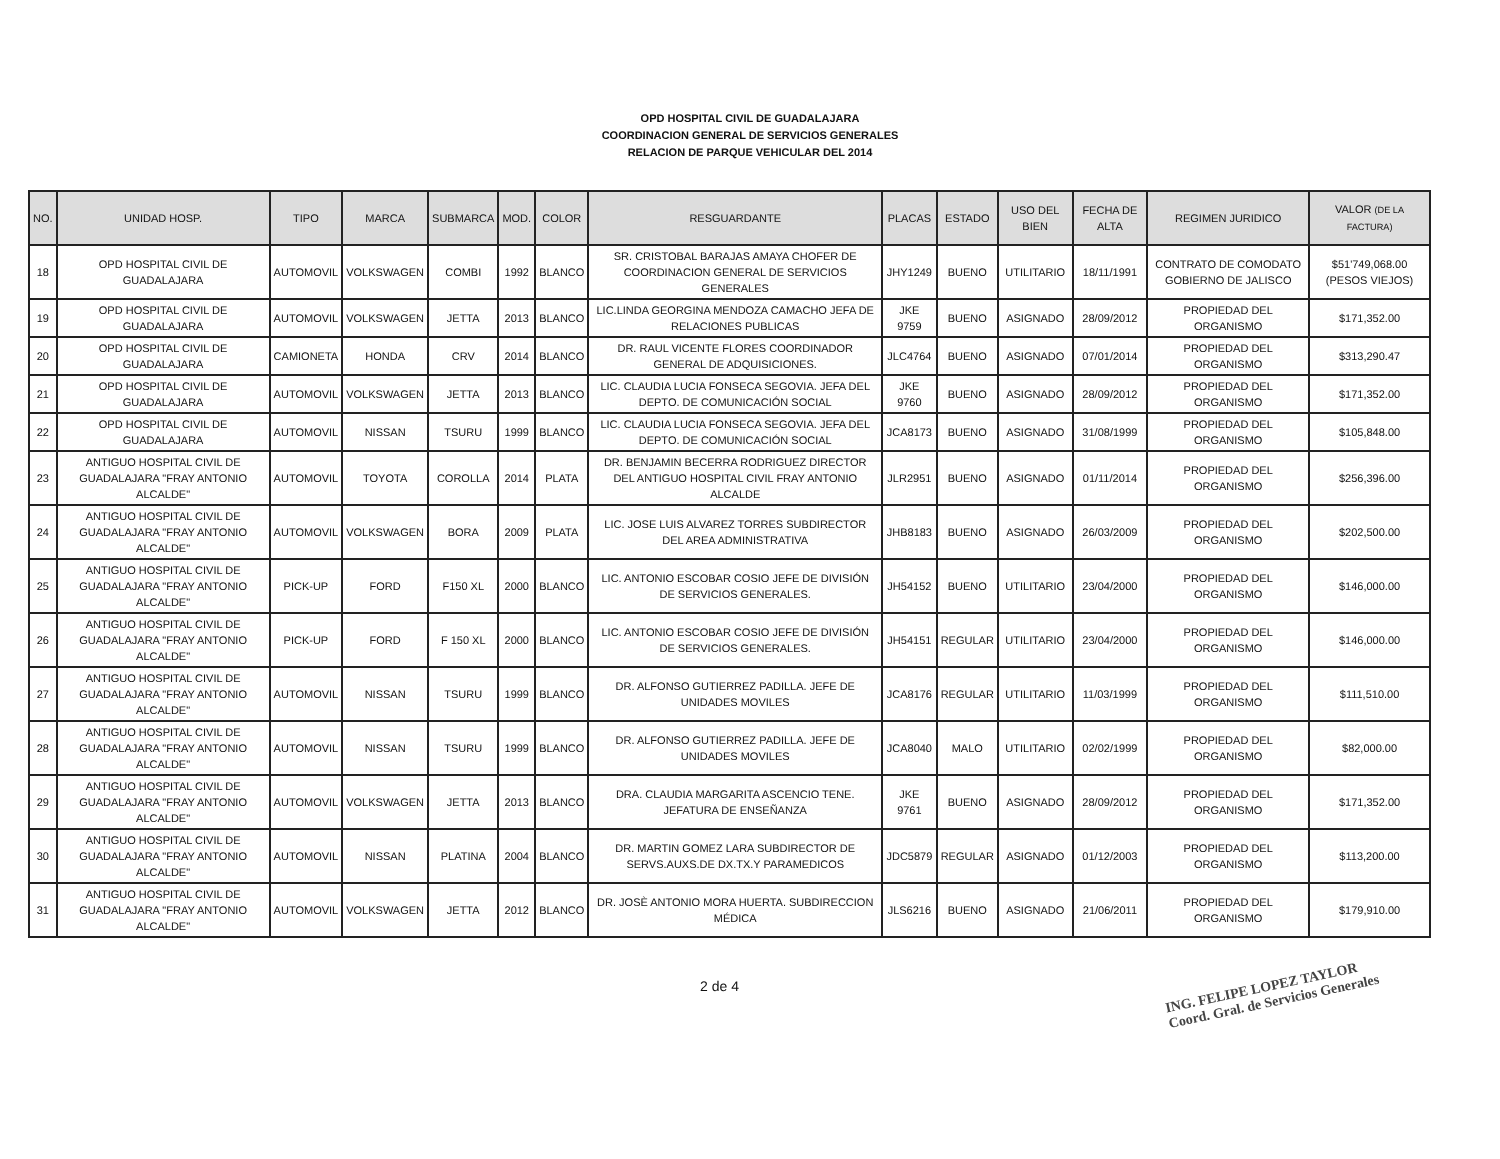OPD HOSPITAL CIVIL DE GUADALAJARA
COORDINACION GENERAL DE SERVICIOS GENERALES
RELACION DE PARQUE VEHICULAR DEL 2014
| NO. | UNIDAD HOSP. | TIPO | MARCA | SUBMARCA | MOD. | COLOR | RESGUARDANTE | PLACAS | ESTADO | USO DEL BIEN | FECHA DE ALTA | REGIMEN JURIDICO | VALOR (DE LA FACTURA) |
| --- | --- | --- | --- | --- | --- | --- | --- | --- | --- | --- | --- | --- | --- |
| 18 | OPD HOSPITAL CIVIL DE GUADALAJARA | AUTOMOVIL | VOLKSWAGEN | COMBI | 1992 | BLANCO | SR. CRISTOBAL BARAJAS AMAYA CHOFER DE COORDINACION GENERAL DE SERVICIOS GENERALES | JHY1249 | BUENO | UTILITARIO | 18/11/1991 | CONTRATO DE COMODATO GOBIERNO DE JALISCO | $51'749,068.00 (PESOS VIEJOS) |
| 19 | OPD HOSPITAL CIVIL DE GUADALAJARA | AUTOMOVIL | VOLKSWAGEN | JETTA | 2013 | BLANCO | LIC.LINDA GEORGINA MENDOZA CAMACHO JEFA DE RELACIONES PUBLICAS | JKE 9759 | BUENO | ASIGNADO | 28/09/2012 | PROPIEDAD DEL ORGANISMO | $171,352.00 |
| 20 | OPD HOSPITAL CIVIL DE GUADALAJARA | CAMIONETA | HONDA | CRV | 2014 | BLANCO | DR. RAUL VICENTE FLORES COORDINADOR GENERAL DE ADQUISICIONES. | JLC4764 | BUENO | ASIGNADO | 07/01/2014 | PROPIEDAD DEL ORGANISMO | $313,290.47 |
| 21 | OPD HOSPITAL CIVIL DE GUADALAJARA | AUTOMOVIL | VOLKSWAGEN | JETTA | 2013 | BLANCO | LIC. CLAUDIA LUCIA FONSECA SEGOVIA. JEFA DEL DEPTO. DE COMUNICACIÓN SOCIAL | JKE 9760 | BUENO | ASIGNADO | 28/09/2012 | PROPIEDAD DEL ORGANISMO | $171,352.00 |
| 22 | OPD HOSPITAL CIVIL DE GUADALAJARA | AUTOMOVIL | NISSAN | TSURU | 1999 | BLANCO | LIC. CLAUDIA LUCIA FONSECA SEGOVIA. JEFA DEL DEPTO. DE COMUNICACIÓN SOCIAL | JCA8173 | BUENO | ASIGNADO | 31/08/1999 | PROPIEDAD DEL ORGANISMO | $105,848.00 |
| 23 | ANTIGUO HOSPITAL CIVIL DE GUADALAJARA "FRAY ANTONIO ALCALDE" | AUTOMOVIL | TOYOTA | COROLLA | 2014 | PLATA | DR. BENJAMIN BECERRA RODRIGUEZ DIRECTOR DEL ANTIGUO HOSPITAL CIVIL FRAY ANTONIO ALCALDE | JLR2951 | BUENO | ASIGNADO | 01/11/2014 | PROPIEDAD DEL ORGANISMO | $256,396.00 |
| 24 | ANTIGUO HOSPITAL CIVIL DE GUADALAJARA "FRAY ANTONIO ALCALDE" | AUTOMOVIL | VOLKSWAGEN | BORA | 2009 | PLATA | LIC. JOSE LUIS ALVAREZ TORRES SUBDIRECTOR DEL AREA ADMINISTRATIVA | JHB8183 | BUENO | ASIGNADO | 26/03/2009 | PROPIEDAD DEL ORGANISMO | $202,500.00 |
| 25 | ANTIGUO HOSPITAL CIVIL DE GUADALAJARA "FRAY ANTONIO ALCALDE" | PICK-UP | FORD | F150 XL | 2000 | BLANCO | LIC. ANTONIO ESCOBAR COSIO JEFE DE DIVISIÓN DE SERVICIOS GENERALES. | JH54152 | BUENO | UTILITARIO | 23/04/2000 | PROPIEDAD DEL ORGANISMO | $146,000.00 |
| 26 | ANTIGUO HOSPITAL CIVIL DE GUADALAJARA "FRAY ANTONIO ALCALDE" | PICK-UP | FORD | F 150 XL | 2000 | BLANCO | LIC. ANTONIO ESCOBAR COSIO JEFE DE DIVISIÓN DE SERVICIOS GENERALES. | JH54151 | REGULAR | UTILITARIO | 23/04/2000 | PROPIEDAD DEL ORGANISMO | $146,000.00 |
| 27 | ANTIGUO HOSPITAL CIVIL DE GUADALAJARA "FRAY ANTONIO ALCALDE" | AUTOMOVIL | NISSAN | TSURU | 1999 | BLANCO | DR. ALFONSO GUTIERREZ PADILLA. JEFE DE UNIDADES MOVILES | JCA8176 | REGULAR | UTILITARIO | 11/03/1999 | PROPIEDAD DEL ORGANISMO | $111,510.00 |
| 28 | ANTIGUO HOSPITAL CIVIL DE GUADALAJARA "FRAY ANTONIO ALCALDE" | AUTOMOVIL | NISSAN | TSURU | 1999 | BLANCO | DR. ALFONSO GUTIERREZ PADILLA. JEFE DE UNIDADES MOVILES | JCA8040 | MALO | UTILITARIO | 02/02/1999 | PROPIEDAD DEL ORGANISMO | $82,000.00 |
| 29 | ANTIGUO HOSPITAL CIVIL DE GUADALAJARA "FRAY ANTONIO ALCALDE" | AUTOMOVIL | VOLKSWAGEN | JETTA | 2013 | BLANCO | DRA. CLAUDIA MARGARITA ASCENCIO TENE. JEFATURA DE ENSEÑANZA | JKE 9761 | BUENO | ASIGNADO | 28/09/2012 | PROPIEDAD DEL ORGANISMO | $171,352.00 |
| 30 | ANTIGUO HOSPITAL CIVIL DE GUADALAJARA "FRAY ANTONIO ALCALDE" | AUTOMOVIL | NISSAN | PLATINA | 2004 | BLANCO | DR. MARTIN GOMEZ LARA SUBDIRECTOR DE SERVS.AUXS.DE DX.TX.Y PARAMEDICOS | JDC5879 | REGULAR | ASIGNADO | 01/12/2003 | PROPIEDAD DEL ORGANISMO | $113,200.00 |
| 31 | ANTIGUO HOSPITAL CIVIL DE GUADALAJARA "FRAY ANTONIO ALCALDE" | AUTOMOVIL | VOLKSWAGEN | JETTA | 2012 | BLANCO | DR. JOSÈ ANTONIO MORA HUERTA. SUBDIRECCION MÉDICA | JLS6216 | BUENO | ASIGNADO | 21/06/2011 | PROPIEDAD DEL ORGANISMO | $179,910.00 |
2 de 4 ING. FELIPE LOPEZ TAYLOR
Coord. Gral. de Servicios Generales